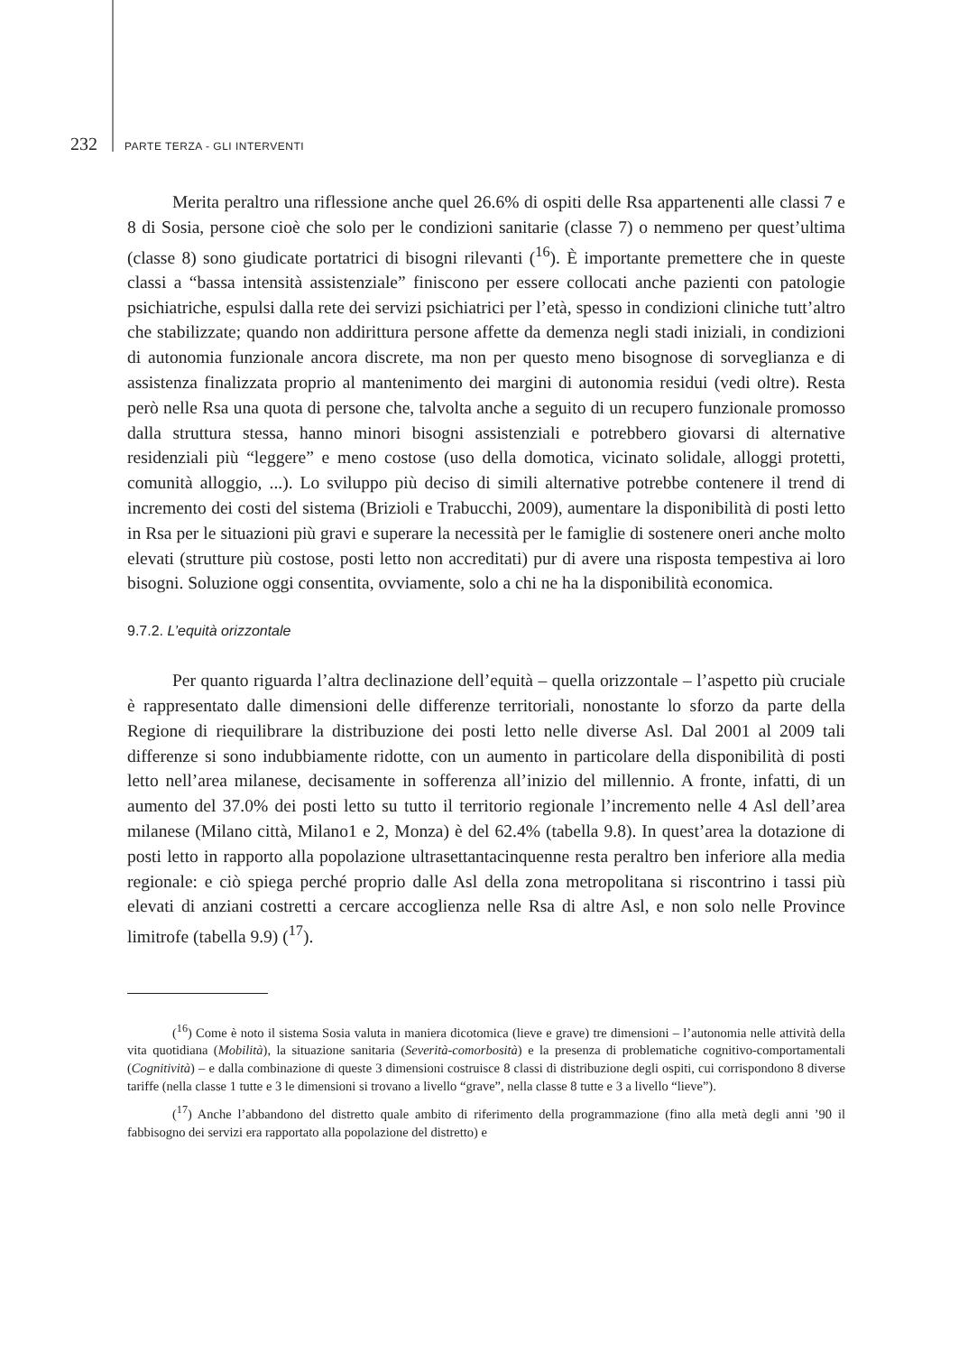232 PARTE TERZA - GLI INTERVENTI
Merita peraltro una riflessione anche quel 26.6% di ospiti delle Rsa appartenenti alle classi 7 e 8 di Sosia, persone cioè che solo per le condizioni sanitarie (classe 7) o nemmeno per quest’ultima (classe 8) sono giudicate portatrici di bisogni rilevanti (<sup>16</sup>). È importante premettere che in queste classi a “bassa intensità assistenziale” finiscono per essere collocati anche pazienti con patologie psichiatriche, espulsi dalla rete dei servizi psichiatrici per l’età, spesso in condizioni cliniche tutt’altro che stabilizzate; quando non addirittura persone affette da demenza negli stadi iniziali, in condizioni di autonomia funzionale ancora discrete, ma non per questo meno bisognose di sorveglianza e di assistenza finalizzata proprio al mantenimento dei margini di autonomia residui (vedi oltre). Resta però nelle Rsa una quota di persone che, talvolta anche a seguito di un recupero funzionale promosso dalla struttura stessa, hanno minori bisogni assistenziali e potrebbero giovarsi di alternative residenziali più “leggere” e meno costose (uso della domotica, vicinato solidale, alloggi protetti, comunità alloggio, ...). Lo sviluppo più deciso di simili alternative potrebbe contenere il trend di incremento dei costi del sistema (Brizioli e Trabucchi, 2009), aumentare la disponibilità di posti letto in Rsa per le situazioni più gravi e superare la necessità per le famiglie di sostenere oneri anche molto elevati (strutture più costose, posti letto non accreditati) pur di avere una risposta tempestiva ai loro bisogni. Soluzione oggi consentita, ovviamente, solo a chi ne ha la disponibilità economica.
9.7.2. L’equità orizzontale
Per quanto riguarda l’altra declinazione dell’equità – quella orizzontale – l’aspetto più cruciale è rappresentato dalle dimensioni delle differenze territoriali, nonostante lo sforzo da parte della Regione di riequilibrare la distribuzione dei posti letto nelle diverse Asl. Dal 2001 al 2009 tali differenze si sono indubbiamente ridotte, con un aumento in particolare della disponibilità di posti letto nell’area milanese, decisamente in sofferenza all’inizio del millennio. A fronte, infatti, di un aumento del 37.0% dei posti letto su tutto il territorio regionale l’incremento nelle 4 Asl dell’area milanese (Milano città, Milano1 e 2, Monza) è del 62.4% (tabella 9.8). In quest’area la dotazione di posti letto in rapporto alla popolazione ultrasettantacinquenne resta peraltro ben inferiore alla media regionale: e ciò spiega perché proprio dalle Asl della zona metropolitana si riscontrino i tassi più elevati di anziani costretti a cercare accoglienza nelle Rsa di altre Asl, e non solo nelle Province limitrofe (tabella 9.9) (<sup>17</sup>).
(<sup>16</sup>) Come è noto il sistema Sosia valuta in maniera dicotomica (lieve e grave) tre dimensioni – l’autonomia nelle attività della vita quotidiana (Mobilità), la situazione sanitaria (Severità-comorbosità) e la presenza di problematiche cognitivo-comportamentali (Cognitività) – e dalla combinazione di queste 3 dimensioni costruisce 8 classi di distribuzione degli ospiti, cui corrispondono 8 diverse tariffe (nella classe 1 tutte e 3 le dimensioni si trovano a livello “grave”, nella classe 8 tutte e 3 a livello “lieve”).
(<sup>17</sup>) Anche l’abbandono del distretto quale ambito di riferimento della programmazione (fino alla metà degli anni ’90 il fabbisogno dei servizi era rapportato alla popolazione del distretto) e